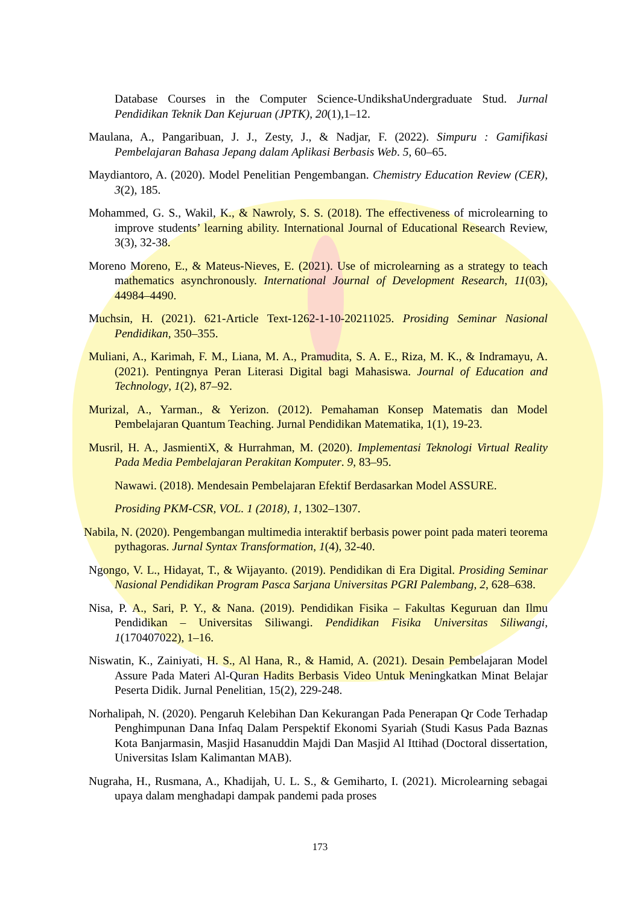Database Courses in the Computer Science-UndikshaUndergraduate Stud. Jurnal Pendidikan Teknik Dan Kejuruan (JPTK), 20(1),1–12.
Maulana, A., Pangaribuan, J. J., Zesty, J., & Nadjar, F. (2022). Simpuru : Gamifikasi Pembelajaran Bahasa Jepang dalam Aplikasi Berbasis Web. 5, 60–65.
Maydiantoro, A. (2020). Model Penelitian Pengembangan. Chemistry Education Review (CER), 3(2), 185.
Mohammed, G. S., Wakil, K., & Nawroly, S. S. (2018). The effectiveness of microlearning to improve students’ learning ability. International Journal of Educational Research Review, 3(3), 32-38.
Moreno Moreno, E., & Mateus-Nieves, E. (2021). Use of microlearning as a strategy to teach mathematics asynchronously. International Journal of Development Research, 11(03), 44984–4490.
Muchsin, H. (2021). 621-Article Text-1262-1-10-20211025. Prosiding Seminar Nasional Pendidikan, 350–355.
Muliani, A., Karimah, F. M., Liana, M. A., Pramudita, S. A. E., Riza, M. K., & Indramayu, A. (2021). Pentingnya Peran Literasi Digital bagi Mahasiswa. Journal of Education and Technology, 1(2), 87–92.
Murizal, A., Yarman., & Yerizon. (2012). Pemahaman Konsep Matematis dan Model Pembelajaran Quantum Teaching. Jurnal Pendidikan Matematika, 1(1), 19-23.
Musril, H. A., JasmientiX, & Hurrahman, M. (2020). Implementasi Teknologi Virtual Reality Pada Media Pembelajaran Perakitan Komputer. 9, 83–95.
Nawawi. (2018). Mendesain Pembelajaran Efektif Berdasarkan Model ASSURE.
Prosiding PKM-CSR, VOL. 1 (2018), 1, 1302–1307.
Nabila, N. (2020). Pengembangan multimedia interaktif berbasis power point pada materi teorema pythagoras. Jurnal Syntax Transformation, 1(4), 32-40.
Ngongo, V. L., Hidayat, T., & Wijayanto. (2019). Pendidikan di Era Digital. Prosiding Seminar Nasional Pendidikan Program Pasca Sarjana Universitas PGRI Palembang, 2, 628–638.
Nisa, P. A., Sari, P. Y., & Nana. (2019). Pendidikan Fisika – Fakultas Keguruan dan Ilmu Pendidikan – Universitas Siliwangi. Pendidikan Fisika Universitas Siliwangi, 1(170407022), 1–16.
Niswatin, K., Zainiyati, H. S., Al Hana, R., & Hamid, A. (2021). Desain Pembelajaran Model Assure Pada Materi Al-Quran Hadits Berbasis Video Untuk Meningkatkan Minat Belajar Peserta Didik. Jurnal Penelitian, 15(2), 229-248.
Norhalipah, N. (2020). Pengaruh Kelebihan Dan Kekurangan Pada Penerapan Qr Code Terhadap Penghimpunan Dana Infaq Dalam Perspektif Ekonomi Syariah (Studi Kasus Pada Baznas Kota Banjarmasin, Masjid Hasanuddin Majdi Dan Masjid Al Ittihad (Doctoral dissertation, Universitas Islam Kalimantan MAB).
Nugraha, H., Rusmana, A., Khadijah, U. L. S., & Gemiharto, I. (2021). Microlearning sebagai upaya dalam menghadapi dampak pandemi pada proses
173